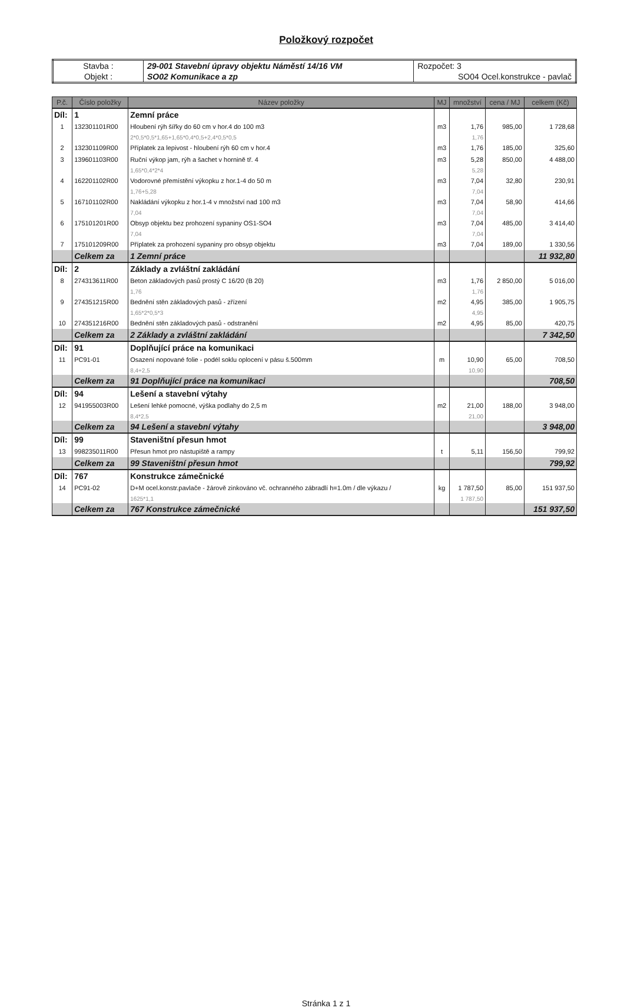Položkový rozpočet
| Stavba : | 29-001 Stavební úpravy objektu Náměstí 14/16 VM | Rozpočet: 3 |
| Objekt : | SO02 Komunikace a zp | SO04 Ocel.konstrukce - pavlač |
| P.č. | Číslo položky | Název položky | MJ | množství | cena / MJ | celkem (Kč) |
| --- | --- | --- | --- | --- | --- | --- |
| Díl: | 1 | Zemní práce | | | | |
| 1 | 132301101R00 | Hloubení rýh šířky do 60 cm v hor.4 do 100 m3 | m3 | 1,76 | 985,00 | 1 728,68 |
| | | 2*0,5*0,5*1,65+1,65*0,4*0,5+2,4*0,5*0,5 | | 1,76 | | |
| 2 | 132301109R00 | Příplatek za lepivost - hloubení rýh 60 cm v hor.4 | m3 | 1,76 | 185,00 | 325,60 |
| 3 | 139601103R00 | Ruční výkop jam, rýh a šachet v hornině tř. 4 | m3 | 5,28 | 850,00 | 4 488,00 |
| | | 1,65*0,4*2*4 | | 5,28 | | |
| 4 | 162201102R00 | Vodorovné přemístění výkopku z hor.1-4 do 50 m | m3 | 7,04 | 32,80 | 230,91 |
| | | 1,76+5,28 | | 7,04 | | |
| 5 | 167101102R00 | Nakládání výkopku z hor.1-4 v množství nad 100 m3 | m3 | 7,04 | 58,90 | 414,66 |
| | | 7,04 | | 7,04 | | |
| 6 | 175101201R00 | Obsyp objektu bez prohození sypaniny OS1-SO4 | m3 | 7,04 | 485,00 | 3 414,40 |
| | | 7,04 | | 7,04 | | |
| 7 | 175101209R00 | Příplatek za prohození sypaniny pro obsyp objektu | m3 | 7,04 | 189,00 | 1 330,56 |
| | Celkem za | 1 Zemní práce | | | | 11 932,80 |
| Díl: | 2 | Základy a zvláštní zakládání | | | | |
| 8 | 274313611R00 | Beton základových pasů prostý C 16/20 (B 20) | m3 | 1,76 | 2 850,00 | 5 016,00 |
| | | 1,76 | | 1,76 | | |
| 9 | 274351215R00 | Bednění stěn základových pasů - zřízení | m2 | 4,95 | 385,00 | 1 905,75 |
| | | 1,65*2*0,5*3 | | 4,95 | | |
| 10 | 274351216R00 | Bednění stěn základových pasů - odstranění | m2 | 4,95 | 85,00 | 420,75 |
| | Celkem za | 2 Základy a zvláštní zakládání | | | | 7 342,50 |
| Díl: | 91 | Doplňující práce na komunikaci | | | | |
| 11 | PC91-01 | Osazení nopované folie - podél soklu oplocení v pásu š.500mm | m | 10,90 | 65,00 | 708,50 |
| | | 8,4+2,5 | | 10,90 | | |
| | Celkem za | 91 Doplňující práce na komunikaci | | | | 708,50 |
| Díl: | 94 | Lešení a stavební výtahy | | | | |
| 12 | 941955003R00 | Lešení lehké pomocné, výška podlahy do 2,5 m | m2 | 21,00 | 188,00 | 3 948,00 |
| | | 8,4*2,5 | | 21,00 | | |
| | Celkem za | 94 Lešení a stavební výtahy | | | | 3 948,00 |
| Díl: | 99 | Staveništní přesun hmot | | | | |
| 13 | 998235011R00 | Přesun hmot pro nástupiště a rampy | t | 5,11 | 156,50 | 799,92 |
| | Celkem za | 99 Staveništní přesun hmot | | | | 799,92 |
| Díl: | 767 | Konstrukce zámečnické | | | | |
| 14 | PC91-02 | D+M ocel.konstr.pavlače - žárově zinkováno vč. ochranného zábradlí h=1.0m / dle výkazu / | kg | 1 787,50 | 85,00 | 151 937,50 |
| | | 1625*1,1 | | 1 787,50 | | |
| | Celkem za | 767 Konstrukce zámečnické | | | | 151 937,50 |
Stránka 1 z 1